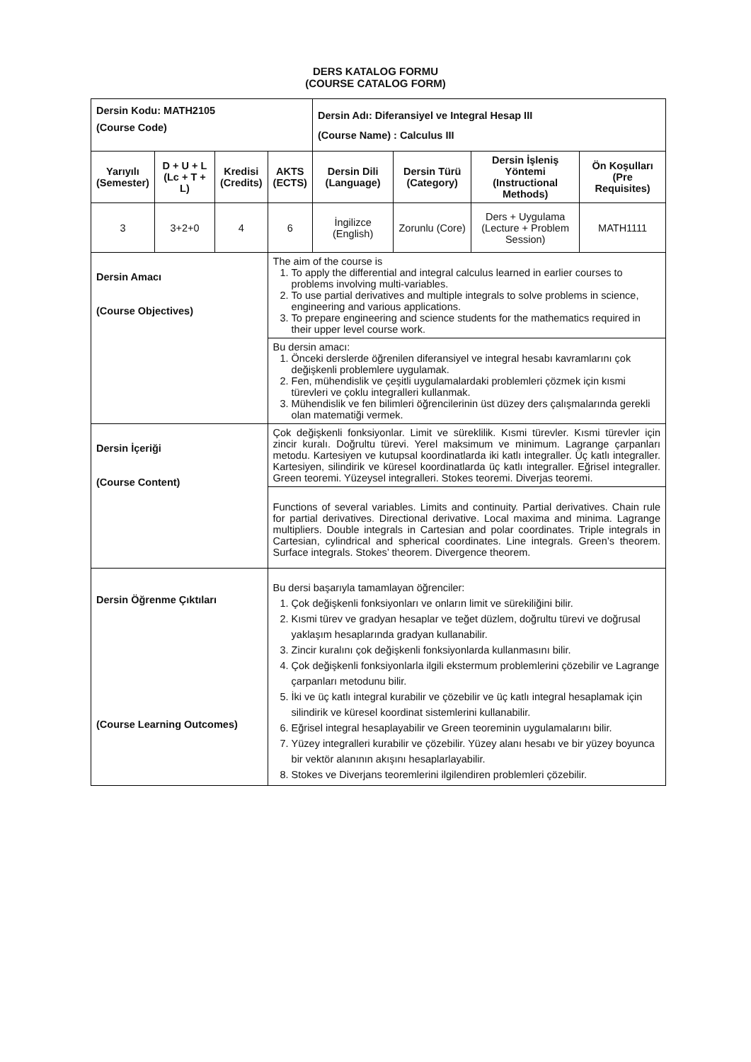DERS KATALOG FORMU
(COURSE CATALOG FORM)
| Dersin Kodu: MATH2105 (Course Code) | | | | Dersin Adı: Diferansiyel ve Integral Hesap III (Course Name) : Calculus III | | | |
| Yarıyılı (Semester) | D + U + L (Lc + T + L) | Kredisi (Credits) | AKTS (ECTS) | Dersin Dili (Language) | Dersin Türü (Category) | Dersin İşleniş Yöntemi (Instructional Methods) | Ön Koşulları (Pre Requisites) |
| 3 | 3+2+0 | 4 | 6 | İngilizce (English) | Zorunlu (Core) | Ders + Uygulama (Lecture + Problem Session) | MATH1111 |
| Dersin Amacı (Course Objectives) | | | The aim of the course is 1. To apply the differential and integral calculus learned in earlier courses to problems involving multi-variables. 2. To use partial derivatives and multiple integrals to solve problems in science, engineering and various applications. 3. To prepare engineering and science students for the mathematics required in their upper level course work. | | | | |
| | | | Bu dersin amacı: 1. Önceki derslerde öğrenilen diferansiyel ve integral hesabı kavramlarını çok değişkenli problemlere uygulamak. 2. Fen, mühendislik ve çeşitli uygulamalardaki problemleri çözmek için kısmi türevleri ve çoklu integralleri kullanmak. 3. Mühendislik ve fen bilimleri öğrencilerinin üst düzey ders çalışmalarında gerekli olan matematiği vermek. | | | | |
| Dersin İçeriği (Course Content) | | | Çok değişkenli fonksiyonlar. Limit ve süreklilik. Kısmi türevler. Kısmi türevler için zincir kuralı. Doğrultu türevi. Yerel maksimum ve minimum. Lagrange çarpanları metodu. Kartesiyen ve kutupsal koordinatlarda iki katlı integraller. Üç katlı integraller. Kartesiyen, silindirik ve küresel koordinatlarda üç katlı integraller. Eğrisel integraller. Green teoremi. Yüzeysel integralleri. Stokes teoremi. Diverjas teoremi. | | | | |
| | | | Functions of several variables. Limits and continuity. Partial derivatives. Chain rule for partial derivatives. Directional derivative. Local maxima and minima. Lagrange multipliers. Double integrals in Cartesian and polar coordinates. Triple integrals in Cartesian, cylindrical and spherical coordinates. Line integrals. Green’s theorem. Surface integrals. Stokes’ theorem. Divergence theorem. | | | | |
| Dersin Öğrenme Çıktıları (Course Learning Outcomes) | | | Bu dersi başarıyla tamamlayan öğrenciler: 1. Çok değişkenli fonksiyonları ve onların limit ve sürekiliğini bilir. 2. Kısmi türev ve gradyan hesaplar ve teğet düzlem, doğrultu türevi ve doğrusal yaklaşım hesaplarında gradyan kullanabilir. 3. Zincir kuralını çok değişkenli fonksiyonlarda kullanmasını bilir. 4. Çok değişkenli fonksiyonlarla ilgili ekstermum problemlerini çözebilir ve Lagrange çarpanları metodunu bilir. 5. İki ve üç katlı integral kurabilir ve çözebilir ve üç katlı integral hesaplamak için silindirik ve küresel koordinat sistemlerini kullanabilir. 6. Eğrisel integral hesaplayabilir ve Green teoreminin uygulamalarını bilir. 7. Yüzey integralleri kurabilir ve çözebilir. Yüzey alanı hesabı ve bir yüzey boyunca bir vektör alanının akışını hesaplarlayabilir. 8. Stokes ve Diverjans teoremlerini ilgilendiren problemleri çözebilir. | | | | |